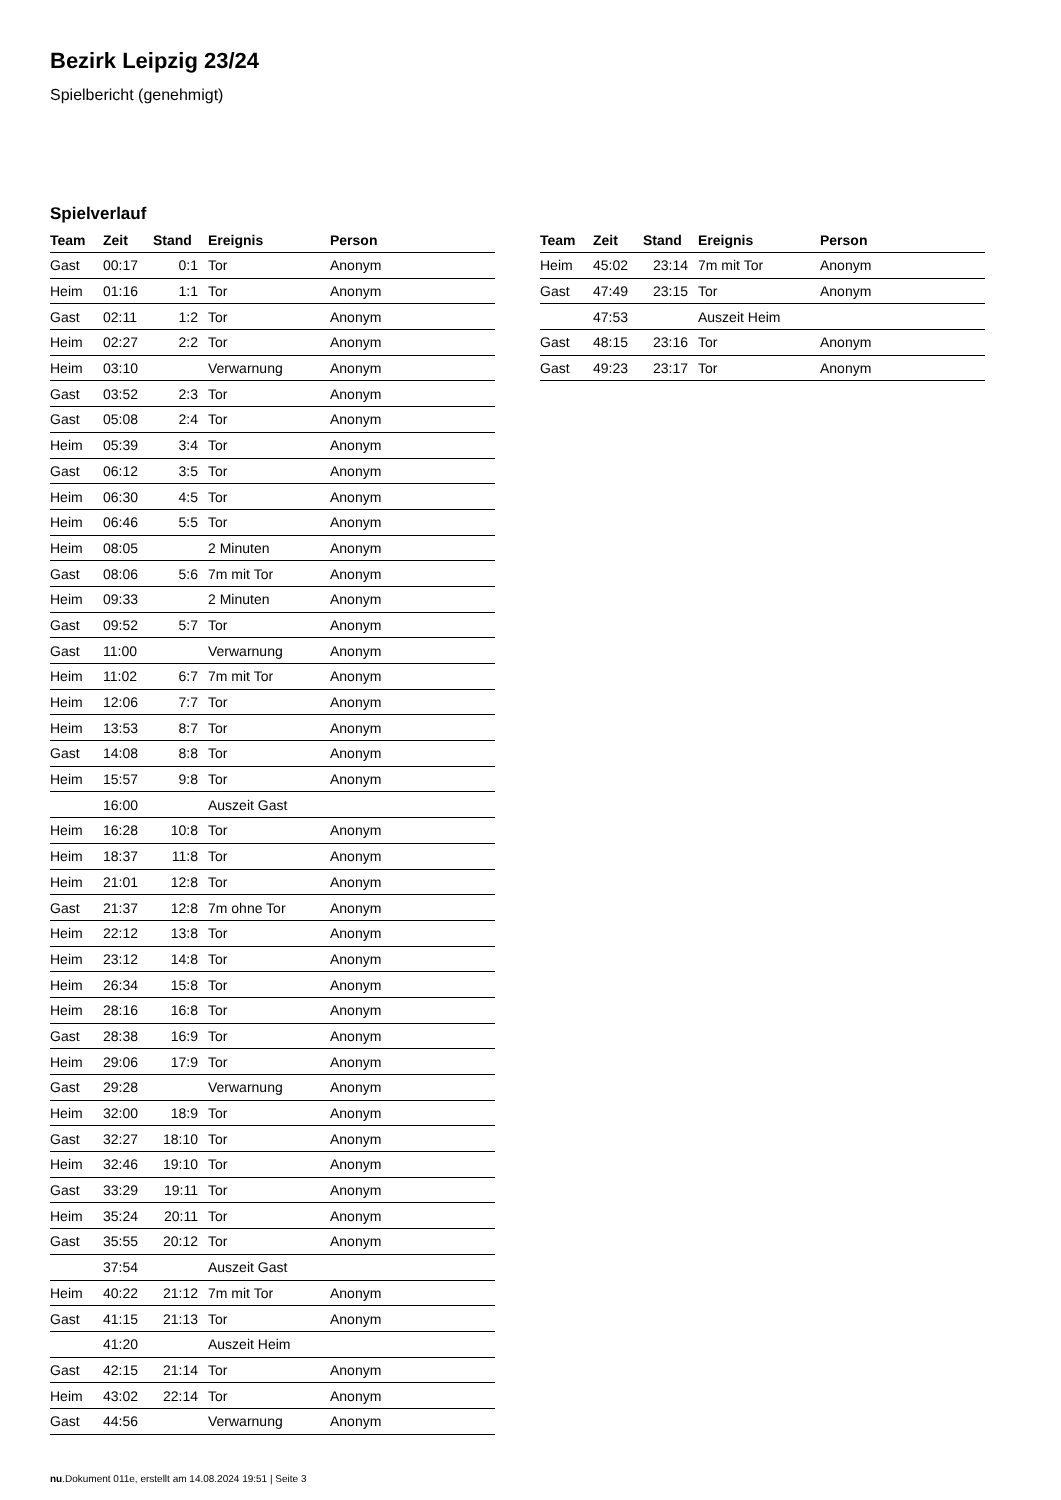Bezirk Leipzig 23/24
Spielbericht (genehmigt)
Spielverlauf
| Team | Zeit | Stand | Ereignis | Person |
| --- | --- | --- | --- | --- |
| Gast | 00:17 | 0:1 | Tor | Anonym |
| Heim | 01:16 | 1:1 | Tor | Anonym |
| Gast | 02:11 | 1:2 | Tor | Anonym |
| Heim | 02:27 | 2:2 | Tor | Anonym |
| Heim | 03:10 | | Verwarnung | Anonym |
| Gast | 03:52 | 2:3 | Tor | Anonym |
| Gast | 05:08 | 2:4 | Tor | Anonym |
| Heim | 05:39 | 3:4 | Tor | Anonym |
| Gast | 06:12 | 3:5 | Tor | Anonym |
| Heim | 06:30 | 4:5 | Tor | Anonym |
| Heim | 06:46 | 5:5 | Tor | Anonym |
| Heim | 08:05 | | 2 Minuten | Anonym |
| Gast | 08:06 | 5:6 | 7m mit Tor | Anonym |
| Heim | 09:33 | | 2 Minuten | Anonym |
| Gast | 09:52 | 5:7 | Tor | Anonym |
| Gast | 11:00 | | Verwarnung | Anonym |
| Heim | 11:02 | 6:7 | 7m mit Tor | Anonym |
| Heim | 12:06 | 7:7 | Tor | Anonym |
| Heim | 13:53 | 8:7 | Tor | Anonym |
| Gast | 14:08 | 8:8 | Tor | Anonym |
| Heim | 15:57 | 9:8 | Tor | Anonym |
| | 16:00 | | Auszeit Gast | |
| Heim | 16:28 | 10:8 | Tor | Anonym |
| Heim | 18:37 | 11:8 | Tor | Anonym |
| Heim | 21:01 | 12:8 | Tor | Anonym |
| Gast | 21:37 | 12:8 | 7m ohne Tor | Anonym |
| Heim | 22:12 | 13:8 | Tor | Anonym |
| Heim | 23:12 | 14:8 | Tor | Anonym |
| Heim | 26:34 | 15:8 | Tor | Anonym |
| Heim | 28:16 | 16:8 | Tor | Anonym |
| Gast | 28:38 | 16:9 | Tor | Anonym |
| Heim | 29:06 | 17:9 | Tor | Anonym |
| Gast | 29:28 | | Verwarnung | Anonym |
| Heim | 32:00 | 18:9 | Tor | Anonym |
| Gast | 32:27 | 18:10 | Tor | Anonym |
| Heim | 32:46 | 19:10 | Tor | Anonym |
| Gast | 33:29 | 19:11 | Tor | Anonym |
| Heim | 35:24 | 20:11 | Tor | Anonym |
| Gast | 35:55 | 20:12 | Tor | Anonym |
| | 37:54 | | Auszeit Gast | |
| Heim | 40:22 | 21:12 | 7m mit Tor | Anonym |
| Gast | 41:15 | 21:13 | Tor | Anonym |
| | 41:20 | | Auszeit Heim | |
| Gast | 42:15 | 21:14 | Tor | Anonym |
| Heim | 43:02 | 22:14 | Tor | Anonym |
| Gast | 44:56 | | Verwarnung | Anonym |
| Team | Zeit | Stand | Ereignis | Person |
| --- | --- | --- | --- | --- |
| Heim | 45:02 | 23:14 | 7m mit Tor | Anonym |
| Gast | 47:49 | 23:15 | Tor | Anonym |
| | 47:53 | | Auszeit Heim | |
| Gast | 48:15 | 23:16 | Tor | Anonym |
| Gast | 49:23 | 23:17 | Tor | Anonym |
nu.Dokument 011e, erstellt am 14.08.2024 19:51 | Seite 3